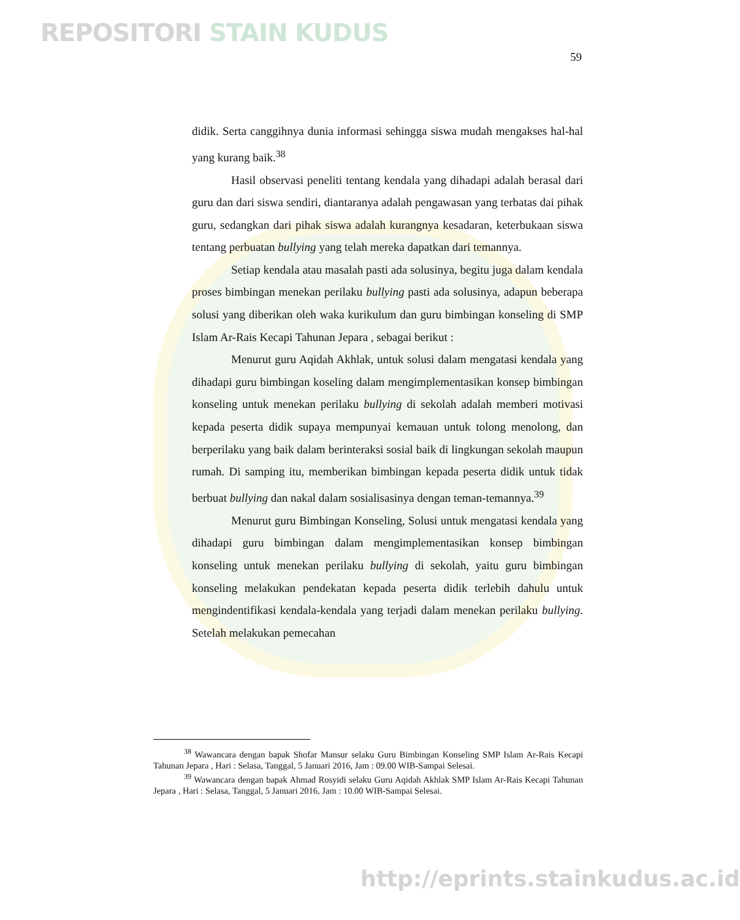REPOSITORI STAIN KUDUS
59
didik. Serta canggihnya dunia informasi sehingga siswa mudah mengakses hal-hal yang kurang baik.<sup>38</sup>
Hasil observasi peneliti tentang kendala yang dihadapi adalah berasal dari guru dan dari siswa sendiri, diantaranya adalah pengawasan yang terbatas dai pihak guru, sedangkan dari pihak siswa adalah kurangnya kesadaran, keterbukaan siswa tentang perbuatan bullying yang telah mereka dapatkan dari temannya.
Setiap kendala atau masalah pasti ada solusinya, begitu juga dalam kendala proses bimbingan menekan perilaku bullying pasti ada solusinya, adapun beberapa solusi yang diberikan oleh waka kurikulum dan guru bimbingan konseling di SMP Islam Ar-Rais Kecapi Tahunan Jepara , sebagai berikut :
Menurut guru Aqidah Akhlak, untuk solusi dalam mengatasi kendala yang dihadapi guru bimbingan koseling dalam mengimplementasikan konsep bimbingan konseling untuk menekan perilaku bullying di sekolah adalah memberi motivasi kepada peserta didik supaya mempunyai kemauan untuk tolong menolong, dan berperilaku yang baik dalam berinteraksi sosial baik di lingkungan sekolah maupun rumah. Di samping itu, memberikan bimbingan kepada peserta didik untuk tidak berbuat bullying dan nakal dalam sosialisasinya dengan teman-temannya.<sup>39</sup>
Menurut guru Bimbingan Konseling, Solusi untuk mengatasi kendala yang dihadapi guru bimbingan dalam mengimplementasikan konsep bimbingan konseling untuk menekan perilaku bullying di sekolah, yaitu guru bimbingan konseling melakukan pendekatan kepada peserta didik terlebih dahulu untuk mengindentifikasi kendala-kendala yang terjadi dalam menekan perilaku bullying. Setelah melakukan pemecahan
<sup>38</sup> Wawancara dengan bapak Shofar Mansur selaku Guru Bimbingan Konseling SMP Islam Ar-Rais Kecapi Tahunan Jepara , Hari : Selasa, Tanggal, 5 Januari 2016, Jam : 09.00 WIB-Sampai Selesai.
<sup>39</sup> Wawancara dengan bapak Ahmad Rosyidi selaku Guru Aqidah Akhlak SMP Islam Ar-Rais Kecapi Tahunan Jepara , Hari : Selasa, Tanggal, 5 Januari 2016, Jam : 10.00 WIB-Sampai Selesai.
http://eprints.stainkudus.ac.id